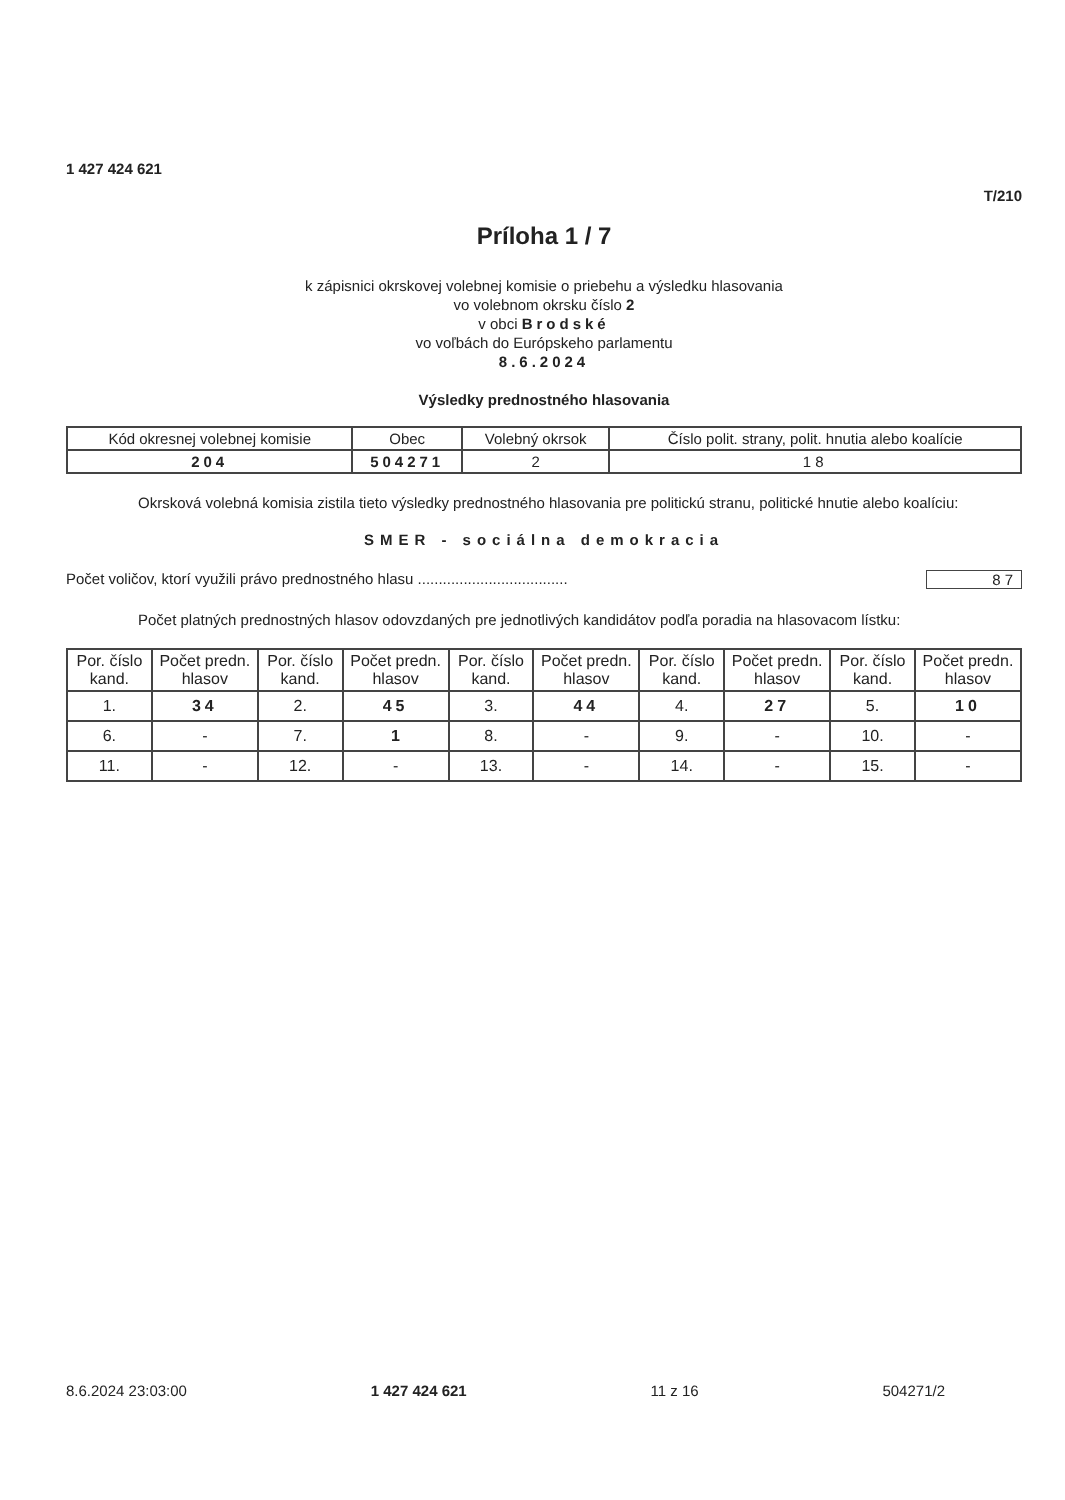1 427 424 621
T/210
Príloha 1 / 7
k zápisnici okrskovej volebnej komisie o priebehu a výsledku hlasovania
vo volebnom okrsku číslo 2
v obci Brodské
vo voľbách do Európskeho parlamentu
8.6.2024
Výsledky prednostného hlasovania
| Kód okresnej volebnej komisie | Obec | Volebný okrsok | Číslo polit. strany, polit. hnutia alebo koalície |
| 204 | 504271 | 2 | 18 |
Okrsková volebná komisia zistila tieto výsledky prednostného hlasovania pre politickú stranu, politické hnutie alebo koalíciu:
SMER - sociálna demokracia
Počet voličov, ktorí využili právo prednostného hlasu .................................... 87
Počet platných prednostných hlasov odovzdaných pre jednotlivých kandidátov podľa poradia na hlasovacom lístku:
| Por. číslo kand. | Počet predn. hlasov | Por. číslo kand. | Počet predn. hlasov | Por. číslo kand. | Počet predn. hlasov | Por. číslo kand. | Počet predn. hlasov | Por. číslo kand. | Počet predn. hlasov |
| --- | --- | --- | --- | --- | --- | --- | --- | --- | --- |
| 1. | 34 | 2. | 45 | 3. | 44 | 4. | 27 | 5. | 10 |
| 6. | - | 7. | 1 | 8. | - | 9. | - | 10. | - |
| 11. | - | 12. | - | 13. | - | 14. | - | 15. | - |
8.6.2024 23:03:00 1 427 424 621 11 z 16 504271/2